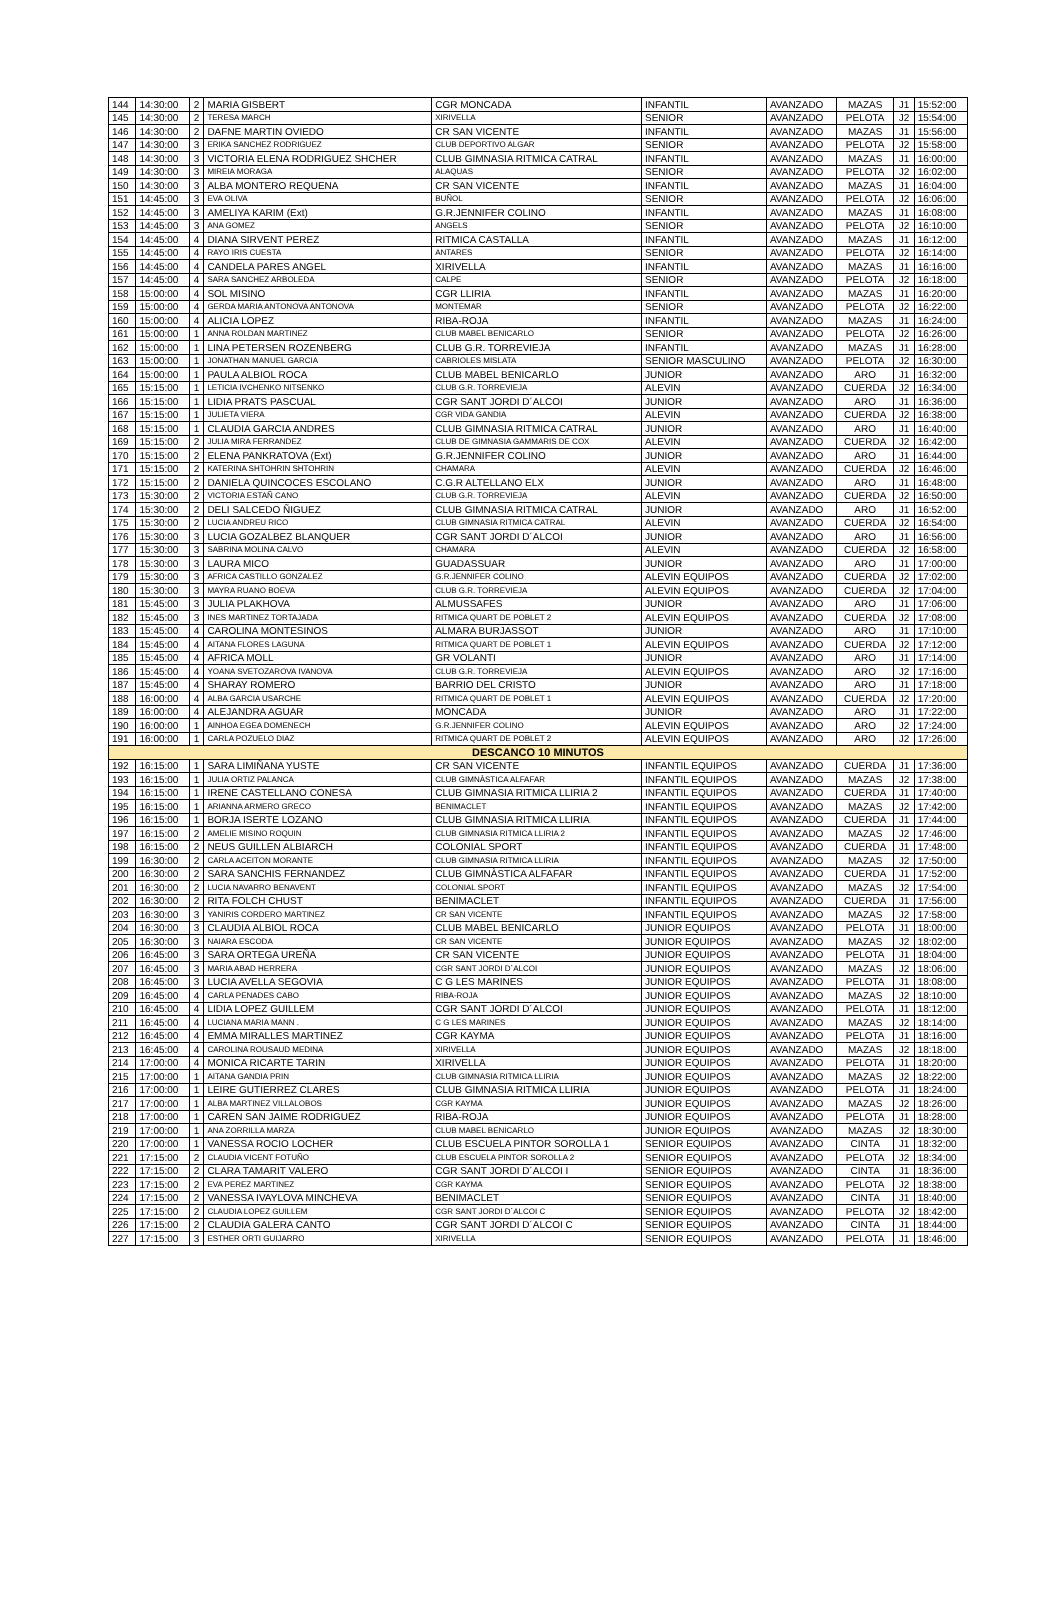| 144 | 14:30:00 | 2 | MARIA GISBERT | CGR MONCADA | INFANTIL | AVANZADO | MAZAS | J1 | 15:52:00 |
| 145 | 14:30:00 | 2 | TERESA MARCH | XIRIVELLA | SENIOR | AVANZADO | PELOTA | J2 | 15:54:00 |
| 146 | 14:30:00 | 2 | DAFNE MARTIN OVIEDO | CR SAN VICENTE | INFANTIL | AVANZADO | MAZAS | J1 | 15:56:00 |
| 147 | 14:30:00 | 3 | ERIKA SANCHEZ RODRIGUEZ | CLUB DEPORTIVO ALGAR | SENIOR | AVANZADO | PELOTA | J2 | 15:58:00 |
| 148 | 14:30:00 | 3 | VICTORIA ELENA RODRIGUEZ SHCHER | CLUB GIMNASIA RITMICA CATRAL | INFANTIL | AVANZADO | MAZAS | J1 | 16:00:00 |
| 149 | 14:30:00 | 3 | MIREIA MORAGA | ALAQUAS | SENIOR | AVANZADO | PELOTA | J2 | 16:02:00 |
| 150 | 14:30:00 | 3 | ALBA MONTERO REQUENA | CR SAN VICENTE | INFANTIL | AVANZADO | MAZAS | J1 | 16:04:00 |
| 151 | 14:45:00 | 3 | EVA OLIVA | BUÑOL | SENIOR | AVANZADO | PELOTA | J2 | 16:06:00 |
| 152 | 14:45:00 | 3 | AMELIYA KARIM (Ext) | G.R.JENNIFER COLINO | INFANTIL | AVANZADO | MAZAS | J1 | 16:08:00 |
| 153 | 14:45:00 | 3 | ANA GOMEZ | ANGELS | SENIOR | AVANZADO | PELOTA | J2 | 16:10:00 |
| 154 | 14:45:00 | 4 | DIANA SIRVENT PEREZ | RITMICA CASTALLA | INFANTIL | AVANZADO | MAZAS | J1 | 16:12:00 |
| 155 | 14:45:00 | 4 | RAYO IRIS CUESTA | ANTARES | SENIOR | AVANZADO | PELOTA | J2 | 16:14:00 |
| 156 | 14:45:00 | 4 | CANDELA PARES ANGEL | XIRIVELLA | INFANTIL | AVANZADO | MAZAS | J1 | 16:16:00 |
| 157 | 14:45:00 | 4 | SARA SANCHEZ ARBOLEDA | CALPE | SENIOR | AVANZADO | PELOTA | J2 | 16:18:00 |
| 158 | 15:00:00 | 4 | SOL MISINO | CGR LLIRIA | INFANTIL | AVANZADO | MAZAS | J1 | 16:20:00 |
| 159 | 15:00:00 | 4 | GERDA MARIA ANTONOVA ANTONOVA | MONTEMAR | SENIOR | AVANZADO | PELOTA | J2 | 16:22:00 |
| 160 | 15:00:00 | 4 | ALICIA LOPEZ | RIBA-ROJA | INFANTIL | AVANZADO | MAZAS | J1 | 16:24:00 |
| 161 | 15:00:00 | 1 | ANNA ROLDAN MARTINEZ | CLUB MABEL BENICARLO | SENIOR | AVANZADO | PELOTA | J2 | 16:26:00 |
| 162 | 15:00:00 | 1 | LINA PETERSEN ROZENBERG | CLUB G.R. TORREVIEJA | INFANTIL | AVANZADO | MAZAS | J1 | 16:28:00 |
| 163 | 15:00:00 | 1 | JONATHAN MANUEL GARCIA | CABRIOLES MISLATA | SENIOR MASCULINO | AVANZADO | PELOTA | J2 | 16:30:00 |
| 164 | 15:00:00 | 1 | PAULA ALBIOL ROCA | CLUB MABEL BENICARLO | JUNIOR | AVANZADO | ARO | J1 | 16:32:00 |
| 165 | 15:15:00 | 1 | LETICIA IVCHENKO NITSENKO | CLUB G.R. TORREVIEJA | ALEVIN | AVANZADO | CUERDA | J2 | 16:34:00 |
| 166 | 15:15:00 | 1 | LIDIA PRATS PASCUAL | CGR SANT JORDI D´ALCOI | JUNIOR | AVANZADO | ARO | J1 | 16:36:00 |
| 167 | 15:15:00 | 1 | JULIETA VIERA | CGR VIDA GANDIA | ALEVIN | AVANZADO | CUERDA | J2 | 16:38:00 |
| 168 | 15:15:00 | 1 | CLAUDIA GARCIA ANDRES | CLUB GIMNASIA RITMICA CATRAL | JUNIOR | AVANZADO | ARO | J1 | 16:40:00 |
| 169 | 15:15:00 | 2 | JULIA MIRA FERRANDEZ | CLUB DE GIMNASIA GAMMARIS DE COX | ALEVIN | AVANZADO | CUERDA | J2 | 16:42:00 |
| 170 | 15:15:00 | 2 | ELENA PANKRATOVA (Ext) | G.R.JENNIFER COLINO | JUNIOR | AVANZADO | ARO | J1 | 16:44:00 |
| 171 | 15:15:00 | 2 | KATERINA SHTOHRIN SHTOHRIN | CHAMARA | ALEVIN | AVANZADO | CUERDA | J2 | 16:46:00 |
| 172 | 15:15:00 | 2 | DANIELA QUINCOCES ESCOLANO | C.G.R ALTELLANO ELX | JUNIOR | AVANZADO | ARO | J1 | 16:48:00 |
| 173 | 15:30:00 | 2 | VICTORIA ESTAÑ CANO | CLUB G.R. TORREVIEJA | ALEVIN | AVANZADO | CUERDA | J2 | 16:50:00 |
| 174 | 15:30:00 | 2 | DELI SALCEDO ÑIGUEZ | CLUB GIMNASIA RITMICA CATRAL | JUNIOR | AVANZADO | ARO | J1 | 16:52:00 |
| 175 | 15:30:00 | 2 | LUCIA ANDREU RICO | CLUB GIMNASIA RITMICA CATRAL | ALEVIN | AVANZADO | CUERDA | J2 | 16:54:00 |
| 176 | 15:30:00 | 3 | LUCIA GOZALBEZ BLANQUER | CGR SANT JORDI D´ALCOI | JUNIOR | AVANZADO | ARO | J1 | 16:56:00 |
| 177 | 15:30:00 | 3 | SABRINA MOLINA CALVO | CHAMARA | ALEVIN | AVANZADO | CUERDA | J2 | 16:58:00 |
| 178 | 15:30:00 | 3 | LAURA MICO | GUADASSUAR | JUNIOR | AVANZADO | ARO | J1 | 17:00:00 |
| 179 | 15:30:00 | 3 | AFRICA CASTILLO GONZALEZ | G.R.JENNIFER COLINO | ALEVIN EQUIPOS | AVANZADO | CUERDA | J2 | 17:02:00 |
| 180 | 15:30:00 | 3 | MAYRA RUANO BOEVA | CLUB G.R. TORREVIEJA | ALEVIN EQUIPOS | AVANZADO | CUERDA | J2 | 17:04:00 |
| 181 | 15:45:00 | 3 | JULIA PLAKHOVA | ALMUSSAFES | JUNIOR | AVANZADO | ARO | J1 | 17:06:00 |
| 182 | 15:45:00 | 3 | INES MARTINEZ TORTAJADA | RITMICA QUART DE POBLET 2 | ALEVIN EQUIPOS | AVANZADO | CUERDA | J2 | 17:08:00 |
| 183 | 15:45:00 | 4 | CAROLINA MONTESINOS | ALMARA BURJASSOT | JUNIOR | AVANZADO | ARO | J1 | 17:10:00 |
| 184 | 15:45:00 | 4 | AITANA FLORES LAGUNA | RITMICA QUART DE POBLET 1 | ALEVIN EQUIPOS | AVANZADO | CUERDA | J2 | 17:12:00 |
| 185 | 15:45:00 | 4 | AFRICA MOLL | GR VOLANTI | JUNIOR | AVANZADO | ARO | J1 | 17:14:00 |
| 186 | 15:45:00 | 4 | YOANA SVETOZAROVA IVANOVA | CLUB G.R. TORREVIEJA | ALEVIN EQUIPOS | AVANZADO | ARO | J2 | 17:16:00 |
| 187 | 15:45:00 | 4 | SHARAY ROMERO | BARRIO DEL CRISTO | JUNIOR | AVANZADO | ARO | J1 | 17:18:00 |
| 188 | 16:00:00 | 4 | ALBA GARCIA USARCHE | RITMICA QUART DE POBLET 1 | ALEVIN EQUIPOS | AVANZADO | CUERDA | J2 | 17:20:00 |
| 189 | 16:00:00 | 4 | ALEJANDRA AGUAR | MONCADA | JUNIOR | AVANZADO | ARO | J1 | 17:22:00 |
| 190 | 16:00:00 | 1 | AINHOA EGEA DOMENECH | G.R.JENNIFER COLINO | ALEVIN EQUIPOS | AVANZADO | ARO | J2 | 17:24:00 |
| 191 | 16:00:00 | 1 | CARLA POZUELO DIAZ | RITMICA QUART DE POBLET 2 | ALEVIN EQUIPOS | AVANZADO | ARO | J2 | 17:26:00 |
| DESCANCO 10 MINUTOS | | | | | | | | | |
| 192 | 16:15:00 | 1 | SARA LIMIÑANA YUSTE | CR SAN VICENTE | INFANTIL EQUIPOS | AVANZADO | CUERDA | J1 | 17:36:00 |
| 193 | 16:15:00 | 1 | JULIA ORTIZ PALANCA | CLUB GIMNÀSTICA ALFAFAR | INFANTIL EQUIPOS | AVANZADO | MAZAS | J2 | 17:38:00 |
| 194 | 16:15:00 | 1 | IRENE CASTELLANO CONESA | CLUB GIMNASIA RITMICA LLIRIA 2 | INFANTIL EQUIPOS | AVANZADO | CUERDA | J1 | 17:40:00 |
| 195 | 16:15:00 | 1 | ARIANNA ARMERO GRECO | BENIMACLET | INFANTIL EQUIPOS | AVANZADO | MAZAS | J2 | 17:42:00 |
| 196 | 16:15:00 | 1 | BORJA ISERTE LOZANO | CLUB GIMNASIA RITMICA LLIRIA | INFANTIL EQUIPOS | AVANZADO | CUERDA | J1 | 17:44:00 |
| 197 | 16:15:00 | 2 | AMELIE MISINO ROQUIN | CLUB GIMNASIA RITMICA LLIRIA 2 | INFANTIL EQUIPOS | AVANZADO | MAZAS | J2 | 17:46:00 |
| 198 | 16:15:00 | 2 | NEUS GUILLEN ALBIARCH | COLONIAL SPORT | INFANTIL EQUIPOS | AVANZADO | CUERDA | J1 | 17:48:00 |
| 199 | 16:30:00 | 2 | CARLA ACEITON MORANTE | CLUB GIMNASIA RITMICA LLIRIA | INFANTIL EQUIPOS | AVANZADO | MAZAS | J2 | 17:50:00 |
| 200 | 16:30:00 | 2 | SARA SANCHIS FERNANDEZ | CLUB GIMNÀSTICA ALFAFAR | INFANTIL EQUIPOS | AVANZADO | CUERDA | J1 | 17:52:00 |
| 201 | 16:30:00 | 2 | LUCIA NAVARRO BENAVENT | COLONIAL SPORT | INFANTIL EQUIPOS | AVANZADO | MAZAS | J2 | 17:54:00 |
| 202 | 16:30:00 | 2 | RITA FOLCH CHUST | BENIMACLET | INFANTIL EQUIPOS | AVANZADO | CUERDA | J1 | 17:56:00 |
| 203 | 16:30:00 | 3 | YANIRIS CORDERO MARTINEZ | CR SAN VICENTE | INFANTIL EQUIPOS | AVANZADO | MAZAS | J2 | 17:58:00 |
| 204 | 16:30:00 | 3 | CLAUDIA ALBIOL ROCA | CLUB MABEL BENICARLO | JUNIOR EQUIPOS | AVANZADO | PELOTA | J1 | 18:00:00 |
| 205 | 16:30:00 | 3 | NAIARA ESCODA | CR SAN VICENTE | JUNIOR EQUIPOS | AVANZADO | MAZAS | J2 | 18:02:00 |
| 206 | 16:45:00 | 3 | SARA ORTEGA UREÑA | CR SAN VICENTE | JUNIOR EQUIPOS | AVANZADO | PELOTA | J1 | 18:04:00 |
| 207 | 16:45:00 | 3 | MARIA ABAD HERRERA | CGR SANT JORDI D´ALCOI | JUNIOR EQUIPOS | AVANZADO | MAZAS | J2 | 18:06:00 |
| 208 | 16:45:00 | 3 | LUCIA AVELLA SEGOVIA | C G LES MARINES | JUNIOR EQUIPOS | AVANZADO | PELOTA | J1 | 18:08:00 |
| 209 | 16:45:00 | 4 | CARLA PENADES CABO | RIBA-ROJA | JUNIOR EQUIPOS | AVANZADO | MAZAS | J2 | 18:10:00 |
| 210 | 16:45:00 | 4 | LIDIA LOPEZ GUILLEM | CGR SANT JORDI D´ALCOI | JUNIOR EQUIPOS | AVANZADO | PELOTA | J1 | 18:12:00 |
| 211 | 16:45:00 | 4 | LUCIANA MARIA MANN . | C G LES MARINES | JUNIOR EQUIPOS | AVANZADO | MAZAS | J2 | 18:14:00 |
| 212 | 16:45:00 | 4 | EMMA MIRALLES MARTINEZ | CGR KAYMA | JUNIOR EQUIPOS | AVANZADO | PELOTA | J1 | 18:16:00 |
| 213 | 16:45:00 | 4 | CAROLINA ROUSAUD MEDINA | XIRIVELLA | JUNIOR EQUIPOS | AVANZADO | MAZAS | J2 | 18:18:00 |
| 214 | 17:00:00 | 4 | MONICA RICARTE TARIN | XIRIVELLA | JUNIOR EQUIPOS | AVANZADO | PELOTA | J1 | 18:20:00 |
| 215 | 17:00:00 | 1 | AITANA GANDIA PRIN | CLUB GIMNASIA RITMICA LLIRIA | JUNIOR EQUIPOS | AVANZADO | MAZAS | J2 | 18:22:00 |
| 216 | 17:00:00 | 1 | LEIRE GUTIERREZ CLARES | CLUB GIMNASIA RITMICA LLIRIA | JUNIOR EQUIPOS | AVANZADO | PELOTA | J1 | 18:24:00 |
| 217 | 17:00:00 | 1 | ALBA MARTINEZ VILLALOBOS | CGR KAYMA | JUNIOR EQUIPOS | AVANZADO | MAZAS | J2 | 18:26:00 |
| 218 | 17:00:00 | 1 | CAREN SAN JAIME RODRIGUEZ | RIBA-ROJA | JUNIOR EQUIPOS | AVANZADO | PELOTA | J1 | 18:28:00 |
| 219 | 17:00:00 | 1 | ANA ZORRILLA MARZA | CLUB MABEL BENICARLO | JUNIOR EQUIPOS | AVANZADO | MAZAS | J2 | 18:30:00 |
| 220 | 17:00:00 | 1 | VANESSA ROCIO LOCHER | CLUB ESCUELA PINTOR SOROLLA 1 | SENIOR EQUIPOS | AVANZADO | CINTA | J1 | 18:32:00 |
| 221 | 17:15:00 | 2 | CLAUDIA VICENT FOTUÑO | CLUB ESCUELA PINTOR SOROLLA 2 | SENIOR EQUIPOS | AVANZADO | PELOTA | J2 | 18:34:00 |
| 222 | 17:15:00 | 2 | CLARA TAMARIT VALERO | CGR SANT JORDI D´ALCOI I | SENIOR EQUIPOS | AVANZADO | CINTA | J1 | 18:36:00 |
| 223 | 17:15:00 | 2 | EVA PEREZ MARTINEZ | CGR KAYMA | SENIOR EQUIPOS | AVANZADO | PELOTA | J2 | 18:38:00 |
| 224 | 17:15:00 | 2 | VANESSA IVAYLOVA MINCHEVA | BENIMACLET | SENIOR EQUIPOS | AVANZADO | CINTA | J1 | 18:40:00 |
| 225 | 17:15:00 | 2 | CLAUDIA LOPEZ GUILLEM | CGR SANT JORDI D´ALCOI C | SENIOR EQUIPOS | AVANZADO | PELOTA | J2 | 18:42:00 |
| 226 | 17:15:00 | 2 | CLAUDIA GALERA CANTO | CGR SANT JORDI D´ALCOI C | SENIOR EQUIPOS | AVANZADO | CINTA | J1 | 18:44:00 |
| 227 | 17:15:00 | 3 | ESTHER ORTI GUIJARRO | XIRIVELLA | SENIOR EQUIPOS | AVANZADO | PELOTA | J1 | 18:46:00 |